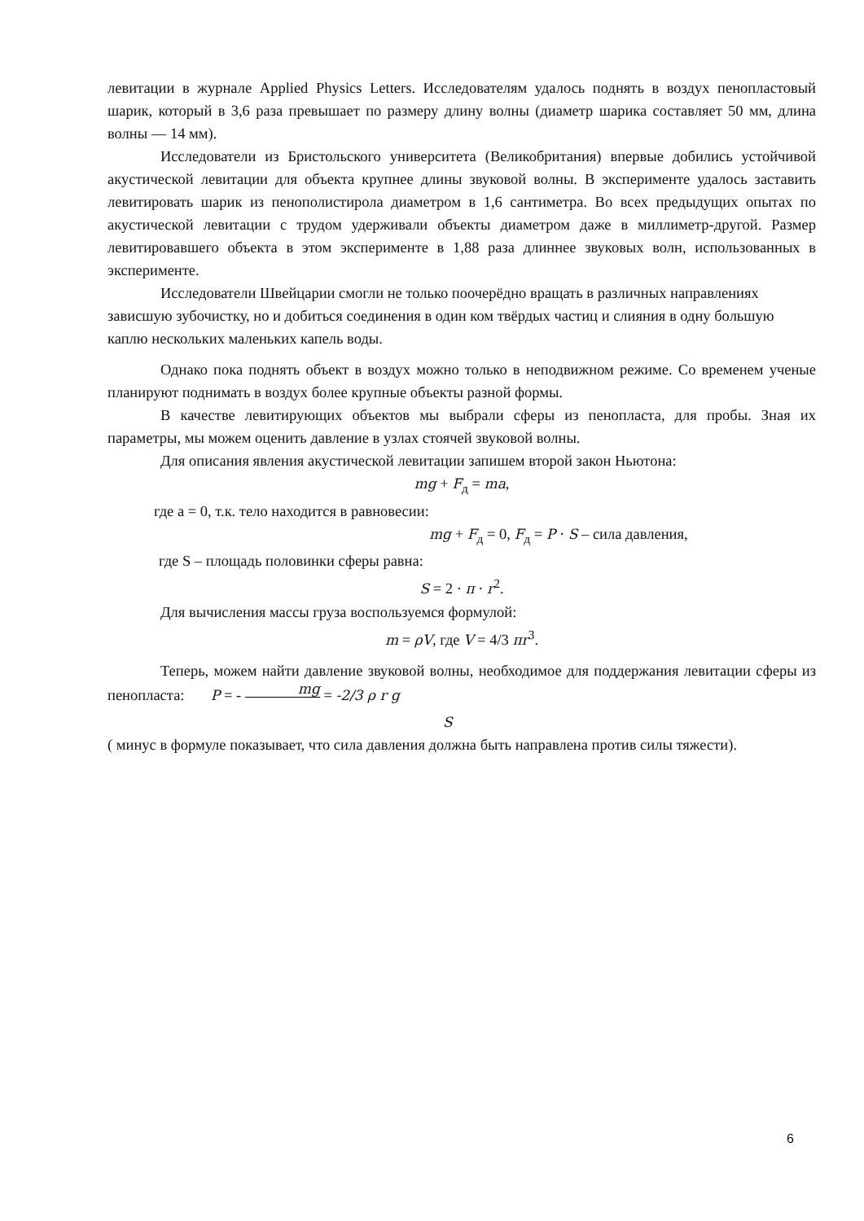левитации в журнале Applied Physics Letters. Исследователям удалось поднять в воздух пенопластовый шарик, который в 3,6 раза превышает по размеру длину волны (диаметр шарика составляет 50 мм, длина волны — 14 мм).
Исследователи из Бристольского университета (Великобритания) впервые добились устойчивой акустической левитации для объекта крупнее длины звуковой волны. В эксперименте удалось заставить левитировать шарик из пенополистирола диаметром в 1,6 сантиметра. Во всех предыдущих опытах по акустической левитации с трудом удерживали объекты диаметром даже в миллиметр-другой. Размер левитировавшего объекта в этом эксперименте в 1,88 раза длиннее звуковых волн, использованных в эксперименте.
Исследователи Швейцарии смогли не только поочерёдно вращать в различных направлениях зависшую зубочистку, но и добиться соединения в один ком твёрдых частиц и слияния в одну большую каплю нескольких маленьких капель воды.
Однако пока поднять объект в воздух можно только в неподвижном режиме. Со временем ученые планируют поднимать в воздух более крупные объекты разной формы.
В качестве левитирующих объектов мы выбрали сферы из пенопласта, для пробы. Зная их параметры, мы можем оценить давление в узлах стоячей звуковой волны.
Для описания явления акустической левитации запишем второй закон Ньютона:
mg + F<sub>д</sub> = ma,
где а = 0, т.к. тело находится в равновесии:
mg + F<sub>д</sub> = 0, F<sub>д</sub> = P · S – сила давления,
где S – площадь половинки сферы равна:
S = 2 · π · r<sup>2</sup>.
Для вычисления массы груза воспользуемся формулой:
m = ρV, где V = 4/3 πr<sup>3</sup>.
Теперь, можем найти давление звуковой волны, необходимое для поддержания левитации сферы из пенопласта: P = - mg = -2/3 ρ r g
S
( минус в формуле показывает, что сила давления должна быть направлена против силы тяжести).
6